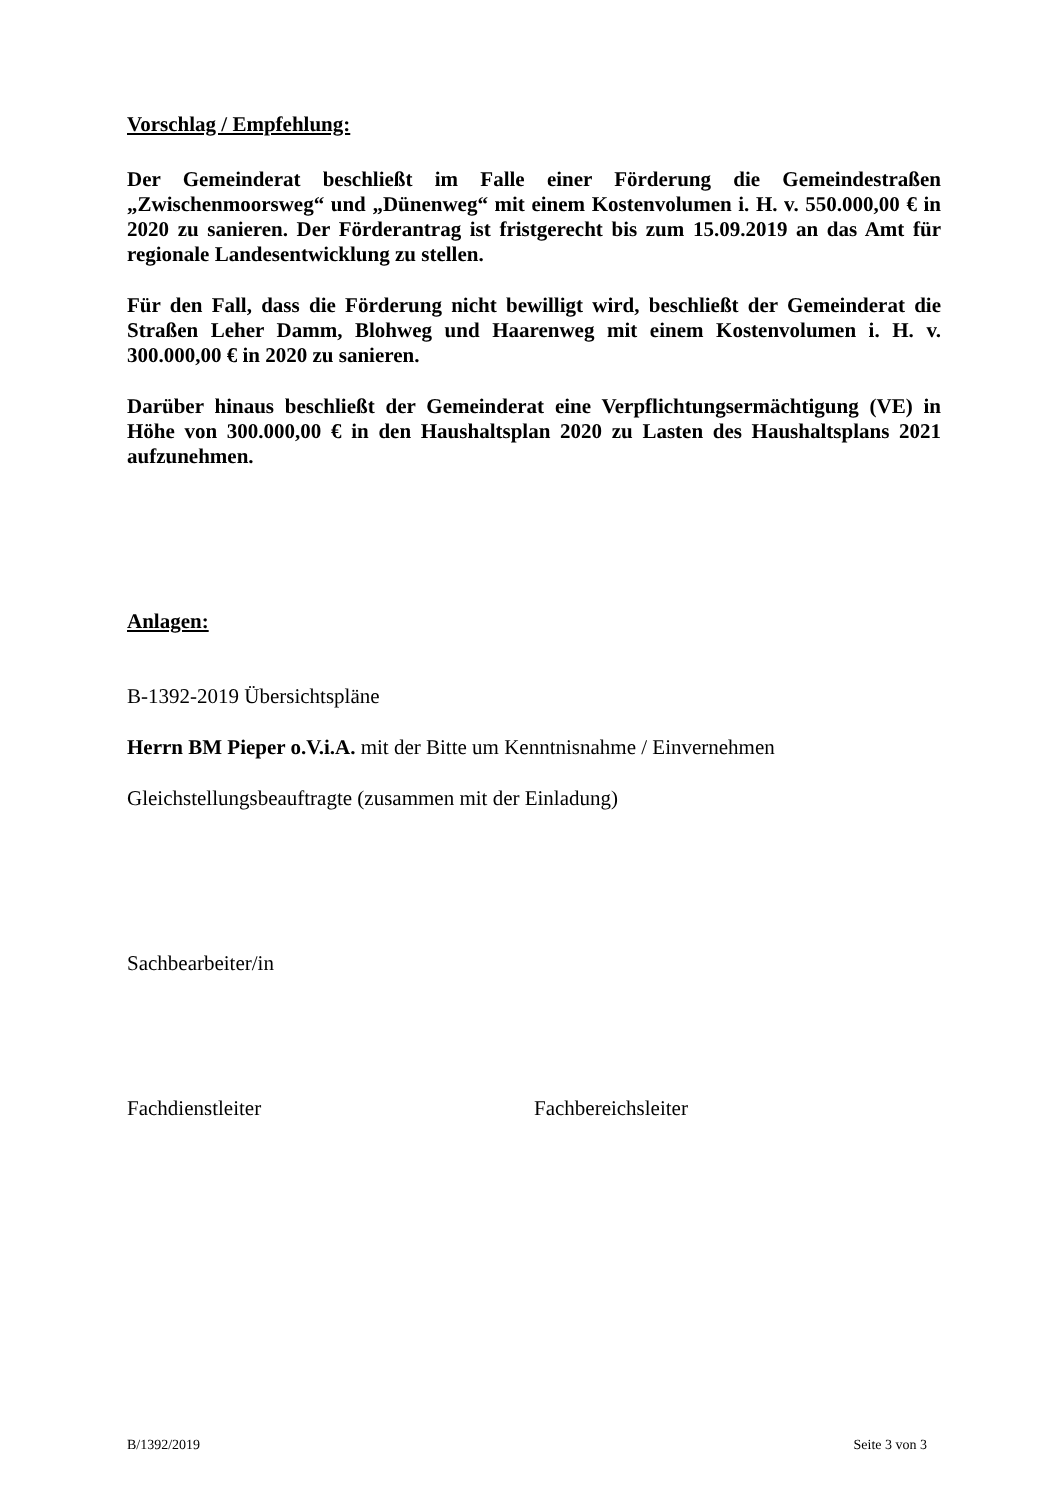Vorschlag / Empfehlung:
Der Gemeinderat beschließt im Falle einer Förderung die Gemeindestraßen „Zwischenmoorsweg“ und „Dünenweg“ mit einem Kostenvolumen i. H. v. 550.000,00 € in 2020 zu sanieren. Der Förderantrag ist fristgerecht bis zum 15.09.2019 an das Amt für regionale Landesentwicklung zu stellen.
Für den Fall, dass die Förderung nicht bewilligt wird, beschließt der Gemeinderat die Straßen Leher Damm, Blohweg und Haarenweg mit einem Kostenvolumen i. H. v. 300.000,00 € in 2020 zu sanieren.
Darüber hinaus beschließt der Gemeinderat eine Verpflichtungsermächtigung (VE) in Höhe von 300.000,00 € in den Haushaltsplan 2020 zu Lasten des Haushaltsplans 2021 aufzunehmen.
Anlagen:
B-1392-2019 Übersichtspläne
Herrn BM Pieper o.V.i.A. mit der Bitte um Kenntnisnahme / Einvernehmen
Gleichstellungsbeauftragte (zusammen mit der Einladung)
Sachbearbeiter/in
Fachdienstleiter Fachbereichsleiter
B/1392/2019 Seite 3 von 3